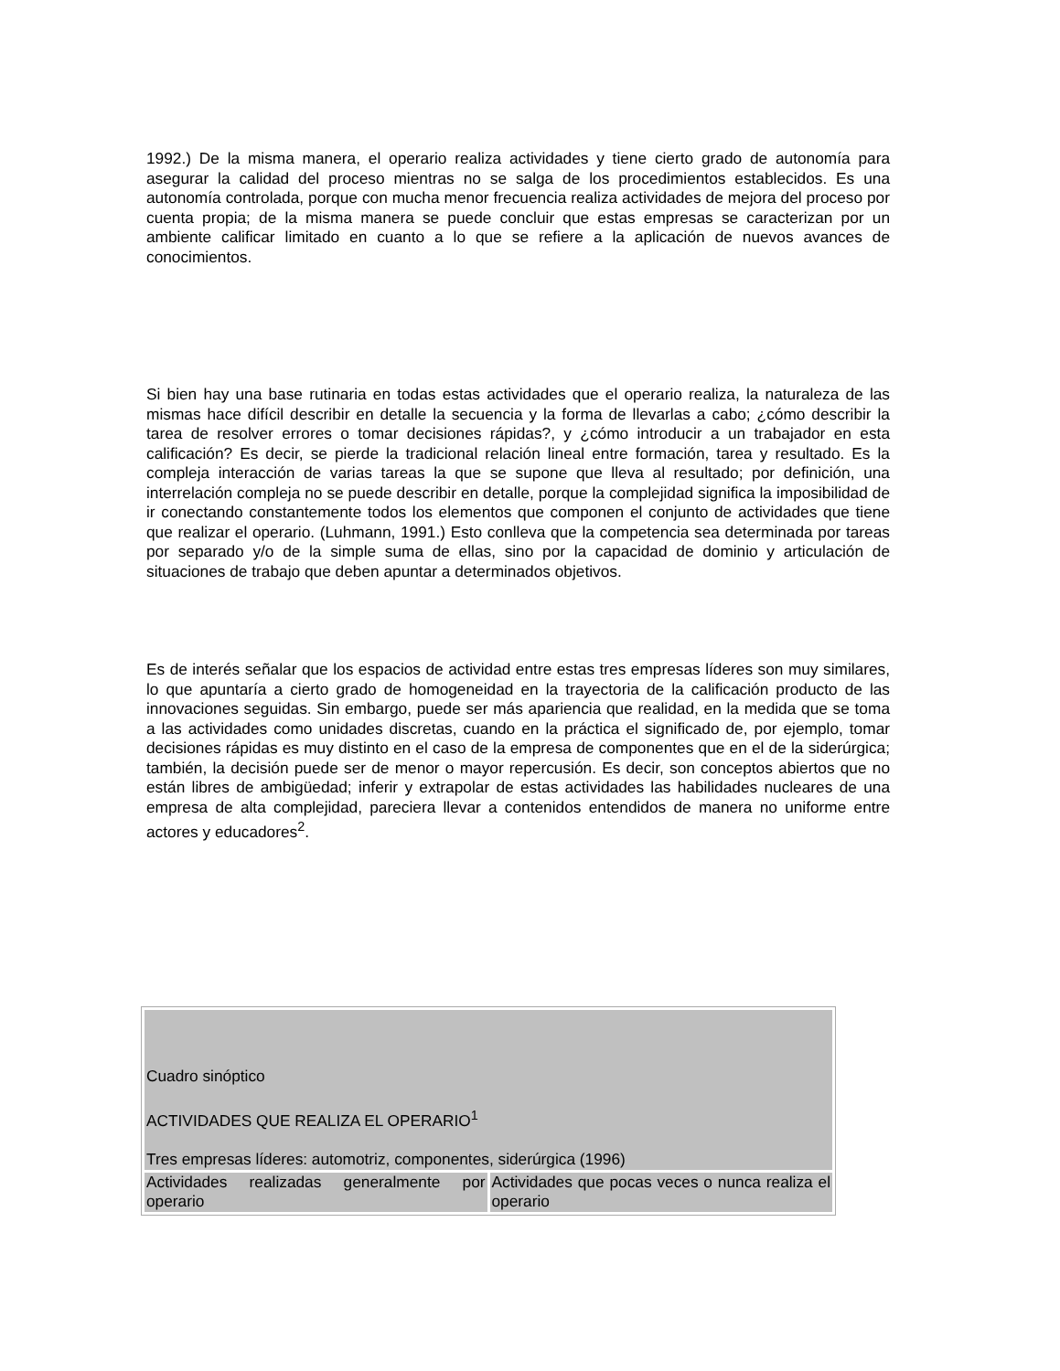1992.) De la misma manera, el operario realiza actividades y tiene cierto grado de autonomía para asegurar la calidad del proceso mientras no se salga de los procedimientos establecidos. Es una autonomía controlada, porque con mucha menor frecuencia realiza actividades de mejora del proceso por cuenta propia; de la misma manera se puede concluir que estas empresas se caracterizan por un ambiente calificar limitado en cuanto a lo que se refiere a la aplicación de nuevos avances de conocimientos.
Si bien hay una base rutinaria en todas estas actividades que el operario realiza, la naturaleza de las mismas hace difícil describir en detalle la secuencia y la forma de llevarlas a cabo; ¿cómo describir la tarea de resolver errores o tomar decisiones rápidas?, y ¿cómo introducir a un trabajador en esta calificación? Es decir, se pierde la tradicional relación lineal entre formación, tarea y resultado. Es la compleja interacción de varias tareas la que se supone que lleva al resultado; por definición, una interrelación compleja no se puede describir en detalle, porque la complejidad significa la imposibilidad de ir conectando constantemente todos los elementos que componen el conjunto de actividades que tiene que realizar el operario. (Luhmann, 1991.) Esto conlleva que la competencia sea determinada por tareas por separado y/o de la simple suma de ellas, sino por la capacidad de dominio y articulación de situaciones de trabajo que deben apuntar a determinados objetivos.
Es de interés señalar que los espacios de actividad entre estas tres empresas líderes son muy similares, lo que apuntaría a cierto grado de homogeneidad en la trayectoria de la calificación producto de las innovaciones seguidas. Sin embargo, puede ser más apariencia que realidad, en la medida que se toma a las actividades como unidades discretas, cuando en la práctica el significado de, por ejemplo, tomar decisiones rápidas es muy distinto en el caso de la empresa de componentes que en el de la siderúrgica; también, la decisión puede ser de menor o mayor repercusión. Es decir, son conceptos abiertos que no están libres de ambigüedad; inferir y extrapolar de estas actividades las habilidades nucleares de una empresa de alta complejidad, pareciera llevar a contenidos entendidos de manera no uniforme entre actores y educadores<sup>2</sup>.
| Cuadro sinóptico ACTIVIDADES QUE REALIZA EL OPERARIO<sup>1</sup> Tres empresas líderes: automotriz, componentes, siderúrgica (1996) | |
| Actividades realizadas generalmente por operario | Actividades que pocas veces o nunca realiza el operario |